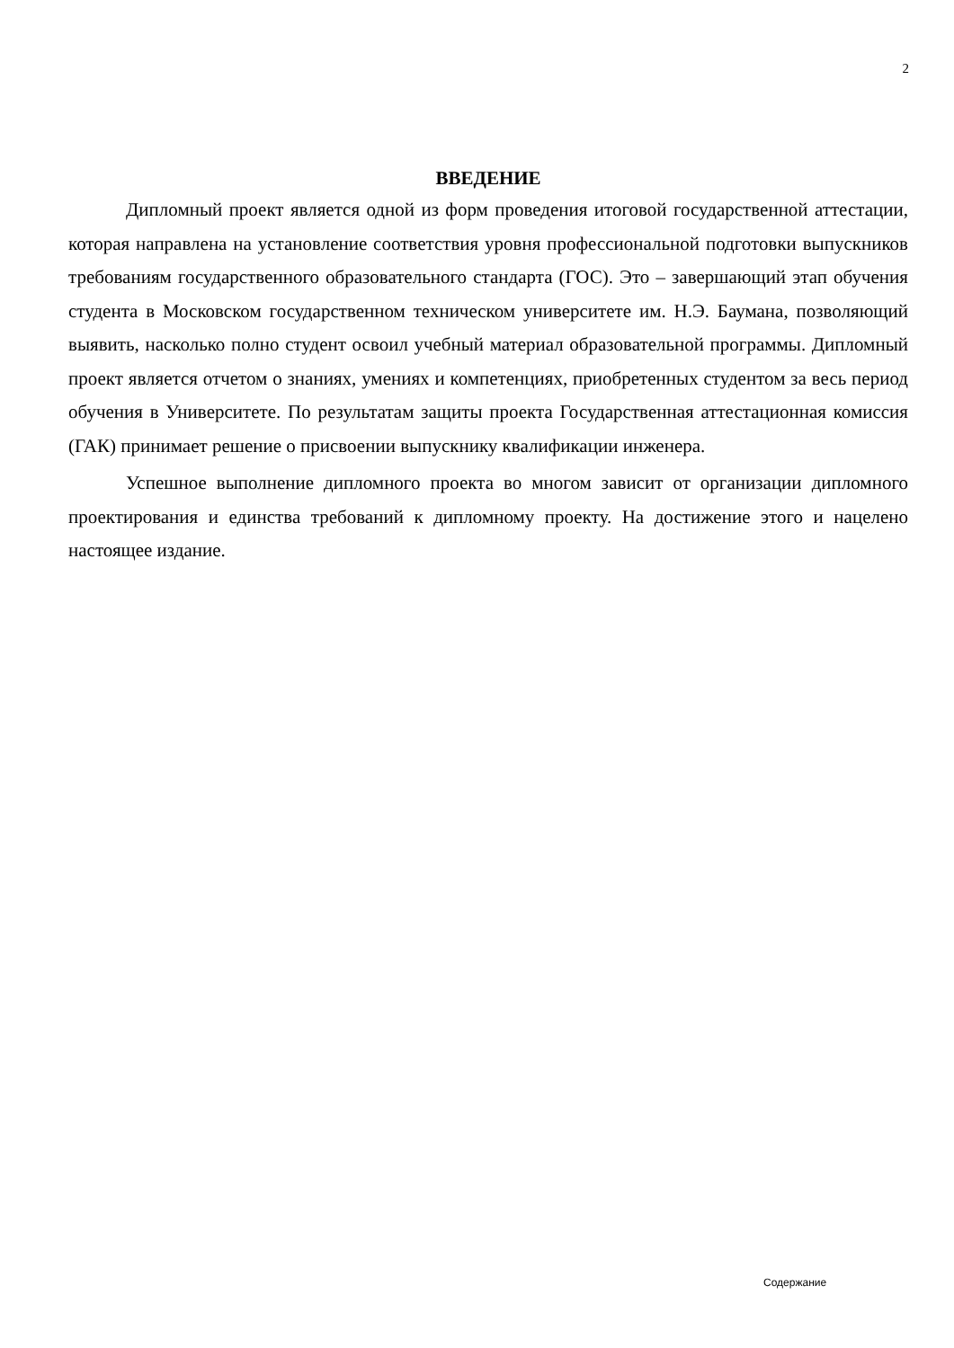2
ВВЕДЕНИЕ
Дипломный проект является одной из форм проведения итоговой государственной аттестации, которая направлена на установление соответствия уровня профессиональной подготовки выпускников требованиям государственного образовательного стандарта (ГОС). Это – завершающий этап обучения студента в Московском государственном техническом университете им. Н.Э. Баумана, позволяющий выявить, насколько полно студент освоил учебный материал образовательной программы. Дипломный проект является отчетом о знаниях, умениях и компетенциях, приобретенных студентом за весь период обучения в Университете. По результатам защиты проекта Государственная аттестационная комиссия (ГАК) принимает решение о присвоении выпускнику квалификации инженера.
Успешное выполнение дипломного проекта во многом зависит от организации дипломного проектирования и единства требований к дипломному проекту. На достижение этого и нацелено настоящее издание.
Содержание